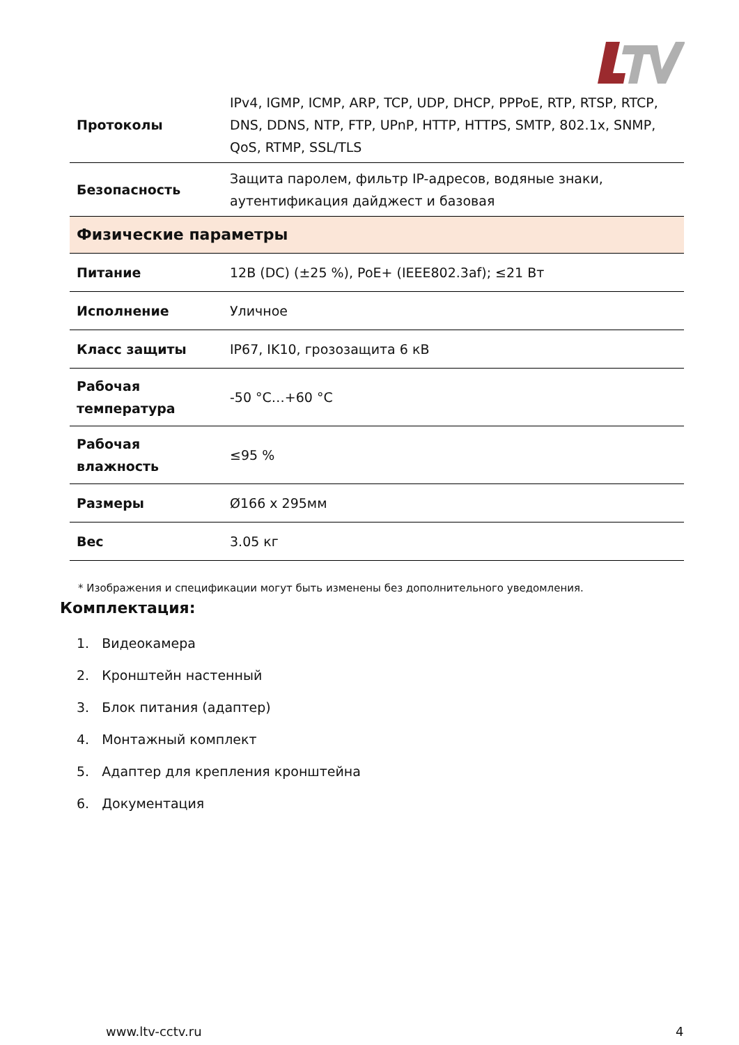| Протоколы | IPv4, IGMP, ICMP, ARP, TCP, UDP, DHCP, PPPoE, RTP, RTSP, RTCP, DNS, DDNS, NTP, FTP, UPnP, HTTP, HTTPS, SMTP, 802.1x, SNMP, QoS, RTMP, SSL/TLS |
| Безопасность | Защита паролем, фильтр IP-адресов, водяные знаки, аутентификация дайджест и базовая |
| Физические параметры | |
| Питание | 12В (DC) (±25 %), PoE+ (IEEE802.3af); ≤21 Вт |
| Исполнение | Уличное |
| Класс защиты | IP67, IK10, грозозащита 6 кВ |
| Рабочая температура | -50 °C…+60 °C |
| Рабочая влажность | ≤95 % |
| Размеры | Ø166 x 295мм |
| Вес | 3.05 кг |
* Изображения и спецификации могут быть изменены без дополнительного уведомления.
Комплектация:
1. Видеокамера
2. Кронштейн настенный
3. Блок питания (адаптер)
4. Монтажный комплект
5. Адаптер для крепления кронштейна
6. Документация
www.ltv-cctv.ru 4